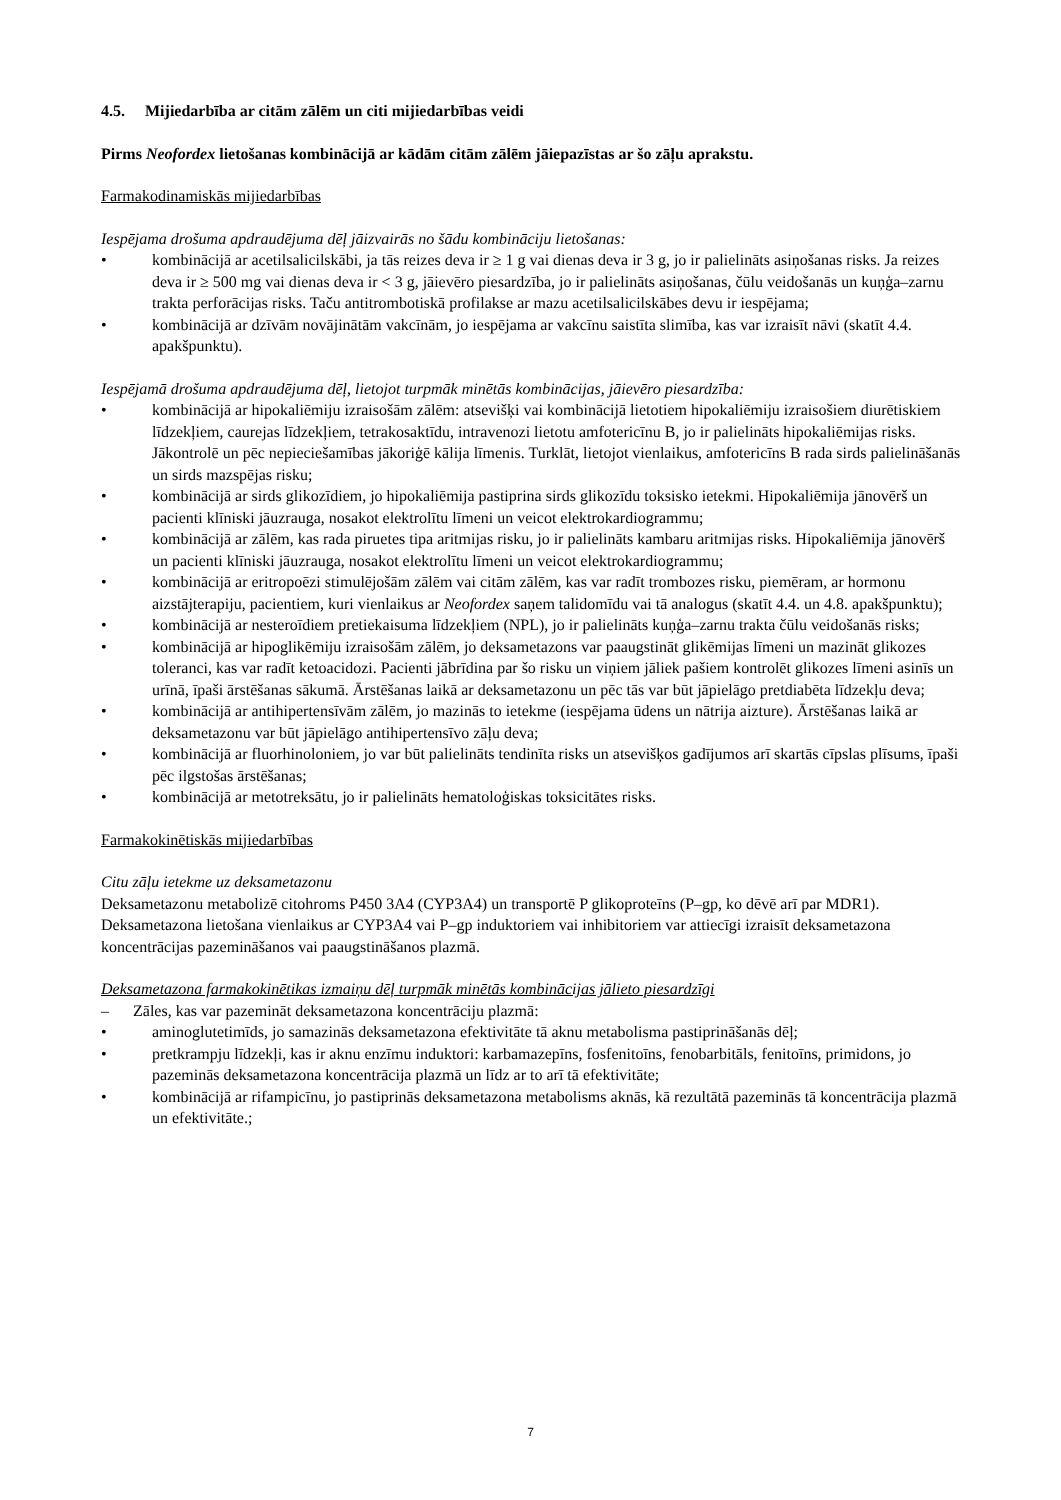4.5. Mijiedarbība ar citām zālēm un citi mijiedarbības veidi
Pirms Neofordex lietošanas kombinācijā ar kādām citām zālēm jāiepazīstas ar šo zāļu aprakstu.
Farmakodinamiskās mijiedarbības
Iespējama drošuma apdraudējuma dēļ jāizvairās no šādu kombināciju lietošanas:
• kombinācijā ar acetilsalicilskābi, ja tās reizes deva ir ≥ 1 g vai dienas deva ir 3 g, jo ir palielināts asiņošanas risks. Ja reizes deva ir ≥ 500 mg vai dienas deva ir < 3 g, jāievēro piesardzība, jo ir palielināts asiņošanas, čūlu veidošanās un kuņģa–zarnu trakta perforācijas risks. Taču antitrombotiskā profilakse ar mazu acetilsalicilskābes devu ir iespējama;
• kombinācijā ar dzīvām novājinātām vakcīnām, jo iespējama ar vakcīnu saistīta slimība, kas var izraisīt nāvi (skatīt 4.4. apakšpunktu).
Iespējamā drošuma apdraudējuma dēļ, lietojot turpmāk minētās kombinācijas, jāievēro piesardzība:
• kombinācijā ar hipokaliēmiju izraisošām zālēm: atsevišķi vai kombinācijā lietotiem hipokaliēmiju izraisošiem diurētiskiem līdzekļiem, caurejas līdzekļiem, tetrakosaktīdu, intravenozi lietotu amfotericīnu B, jo ir palielināts hipokaliēmijas risks. Jākontrolē un pēc nepieciešamības jākoriģē kālija līmenis. Turklāt, lietojot vienlaikus, amfotericīns B rada sirds palielināšanās un sirds mazspējas risku;
• kombinācijā ar sirds glikozīdiem, jo hipokaliēmija pastiprina sirds glikozīdu toksisko ietekmi. Hipokaliēmija jānovērš un pacienti klīniski jāuzrauga, nosakot elektrolītu līmeni un veicot elektrokardiogrammu;
• kombinācijā ar zālēm, kas rada piruetes tipa aritmijas risku, jo ir palielināts kambaru aritmijas risks. Hipokaliēmija jānovērš un pacienti klīniski jāuzrauga, nosakot elektrolītu līmeni un veicot elektrokardiogrammu;
• kombinācijā ar eritropoēzi stimulējošām zālēm vai citām zālēm, kas var radīt trombozes risku, piemēram, ar hormonu aizstājterapiju, pacientiem, kuri vienlaikus ar Neofordex saņem talidomīdu vai tā analogus (skatīt 4.4. un 4.8. apakšpunktu);
• kombinācijā ar nesteroīdiem pretiekaisuma līdzekļiem (NPL), jo ir palielināts kuņģa–zarnu trakta čūlu veidošanās risks;
• kombinācijā ar hipoglikēmiju izraisošām zālēm, jo deksametazons var paaugstināt glikēmijas līmeni un mazināt glikozes toleranci, kas var radīt ketoacidozi. Pacienti jābrīdina par šo risku un viņiem jāliek pašiem kontrolēt glikozes līmeni asinīs un urīnā, īpaši ārstēšanas sākumā. Ārstēšanas laikā ar deksametazonu un pēc tās var būt jāpielāgo pretdiabēta līdzekļu deva;
• kombinācijā ar antihipertensīvām zālēm, jo mazinās to ietekme (iespējama ūdens un nātrija aizture). Ārstēšanas laikā ar deksametazonu var būt jāpielāgo antihipertensīvo zāļu deva;
• kombinācijā ar fluorhinoloniem, jo var būt palielināts tendinīta risks un atsevišķos gadījumos arī skartās cīpslas plīsums, īpaši pēc ilgstošas ārstēšanas;
• kombinācijā ar metotreksātu, jo ir palielināts hematoloģiskas toksicitātes risks.
Farmakokinētiskās mijiedarbības
Citu zāļu ietekme uz deksametazonu
Deksametazonu metabolizē citohroms P450 3A4 (CYP3A4) un transportē P glikoproteīns (P–gp, ko dēvē arī par MDR1). Deksametazona lietošana vienlaikus ar CYP3A4 vai P–gp induktoriem vai inhibitoriem var attiecīgi izraisīt deksametazona koncentrācijas pazemināšanos vai paaugstināšanos plazmā.
Deksametazona farmakokinētikas izmaiņu dēļ turpmāk minētās kombinācijas jālieto piesardzīgi
– Zāles, kas var pazemināt deksametazona koncentrāciju plazmā:
• aminoglutetimīds, jo samazinās deksametazona efektivitāte tā aknu metabolisma pastiprināšanās dēļ;
• pretkrampju līdzekļi, kas ir aknu enzīmu induktori: karbamazepīns, fosfenitoīns, fenobarbitāls, fenitoīns, primidons, jo pazeminās deksametazona koncentrācija plazmā un līdz ar to arī tā efektivitāte;
• kombinācijā ar rifampicīnu, jo pastiprinās deksametazona metabolisms aknās, kā rezultātā pazeminās tā koncentrācija plazmā un efektivitāte.;
7